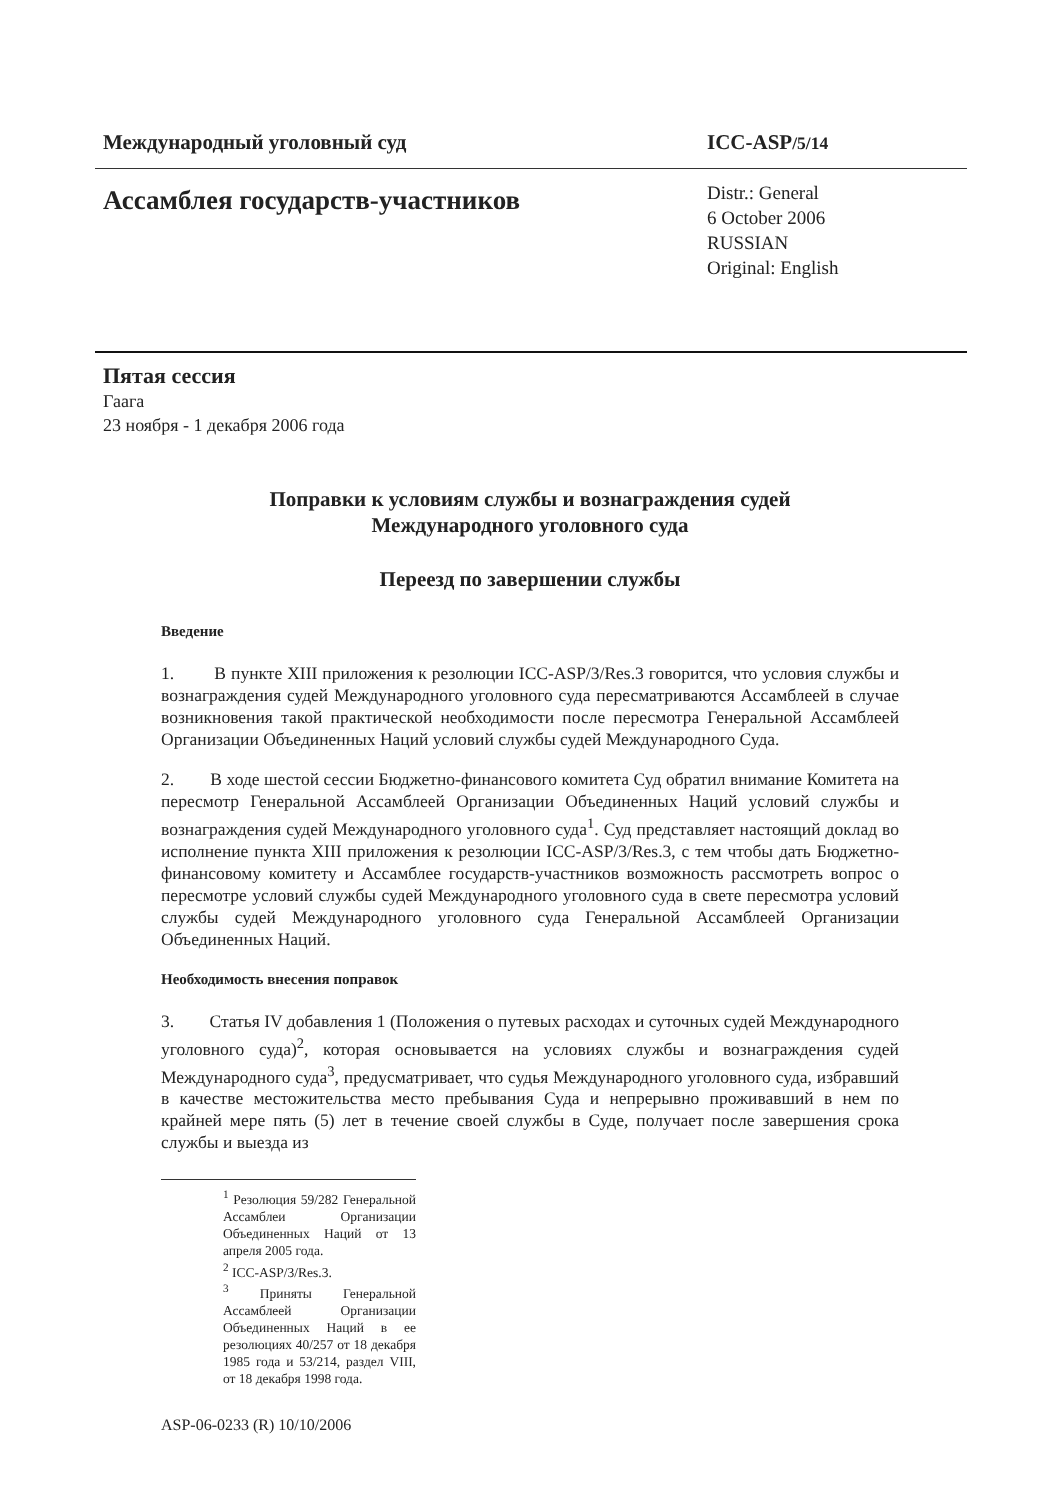Международный уголовный суд ICC-ASP/5/14
Ассамблея государств-участников
Distr.: General
6 October 2006
RUSSIAN
Original: English
Пятая сессия
Гаага
23 ноября - 1 декабря 2006 года
Поправки к условиям службы и вознаграждения судей
Международного уголовного суда
Переезд по завершении службы
Введение
1. В пункте XIII приложения к резолюции ICC-ASP/3/Res.3 говорится, что условия службы и вознаграждения судей Международного уголовного суда пересматриваются Ассамблеей в случае возникновения такой практической необходимости после пересмотра Генеральной Ассамблеей Организации Объединенных Наций условий службы судей Международного Суда.
2. В ходе шестой сессии Бюджетно-финансового комитета Суд обратил внимание Комитета на пересмотр Генеральной Ассамблеей Организации Объединенных Наций условий службы и вознаграждения судей Международного уголовного суда<sup>1</sup>. Суд представляет настоящий доклад во исполнение пункта XIII приложения к резолюции ICC-ASP/3/Res.3, с тем чтобы дать Бюджетно-финансовому комитету и Ассамблее государств-участников возможность рассмотреть вопрос о пересмотре условий службы судей Международного уголовного суда в свете пересмотра условий службы судей Международного уголовного суда Генеральной Ассамблеей Организации Объединенных Наций.
Необходимость внесения поправок
3. Статья IV добавления 1 (Положения о путевых расходах и суточных судей Международного уголовного суда)<sup>2</sup>, которая основывается на условиях службы и вознаграждения судей Международного суда<sup>3</sup>, предусматривает, что судья Международного уголовного суда, избравший в качестве местожительства место пребывания Суда и непрерывно проживавший в нем по крайней мере пять (5) лет в течение своей службы в Суде, получает после завершения срока службы и выезда из
<sup>1</sup> Резолюция 59/282 Генеральной Ассамблеи Организации Объединенных Наций от 13 апреля 2005 года.
<sup>2</sup> ICC-ASP/3/Res.3.
<sup>3</sup> Приняты Генеральной Ассамблеей Организации Объединенных Наций в ее резолюциях 40/257 от 18 декабря 1985 года и 53/214, раздел VIII, от 18 декабря 1998 года.
ASP-06-0233 (R) 10/10/2006